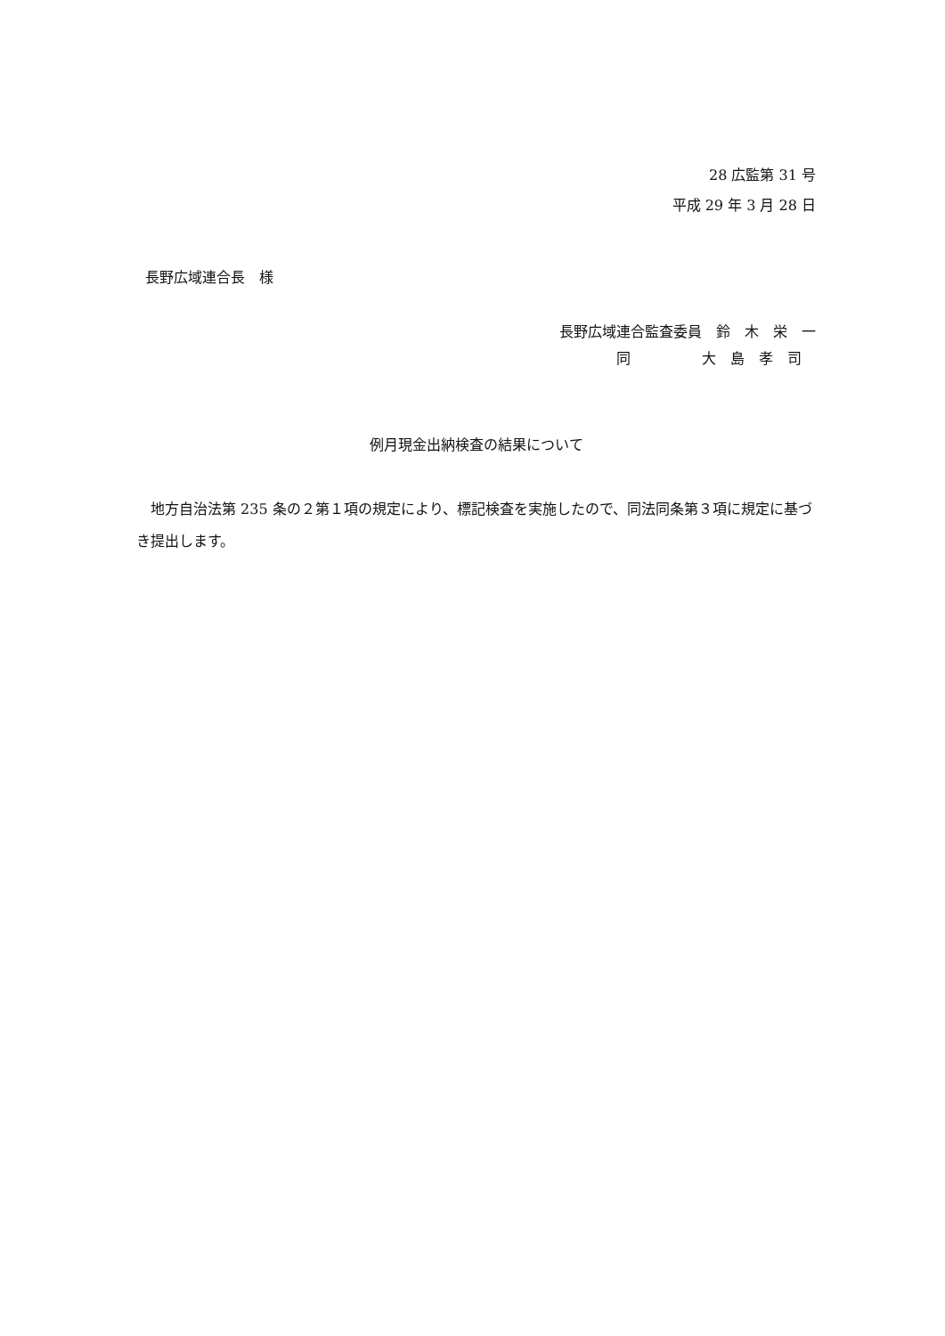28 広監第 31 号
平成 29 年 3 月 28 日
長野広域連合長　様
長野広域連合監査委員　鈴　木　栄　一
　　　　同　　　　　大　島　孝　司
例月現金出納検査の結果について
地方自治法第 235 条の２第１項の規定により、標記検査を実施したので、同法同条第３項に規定に基づき提出します。